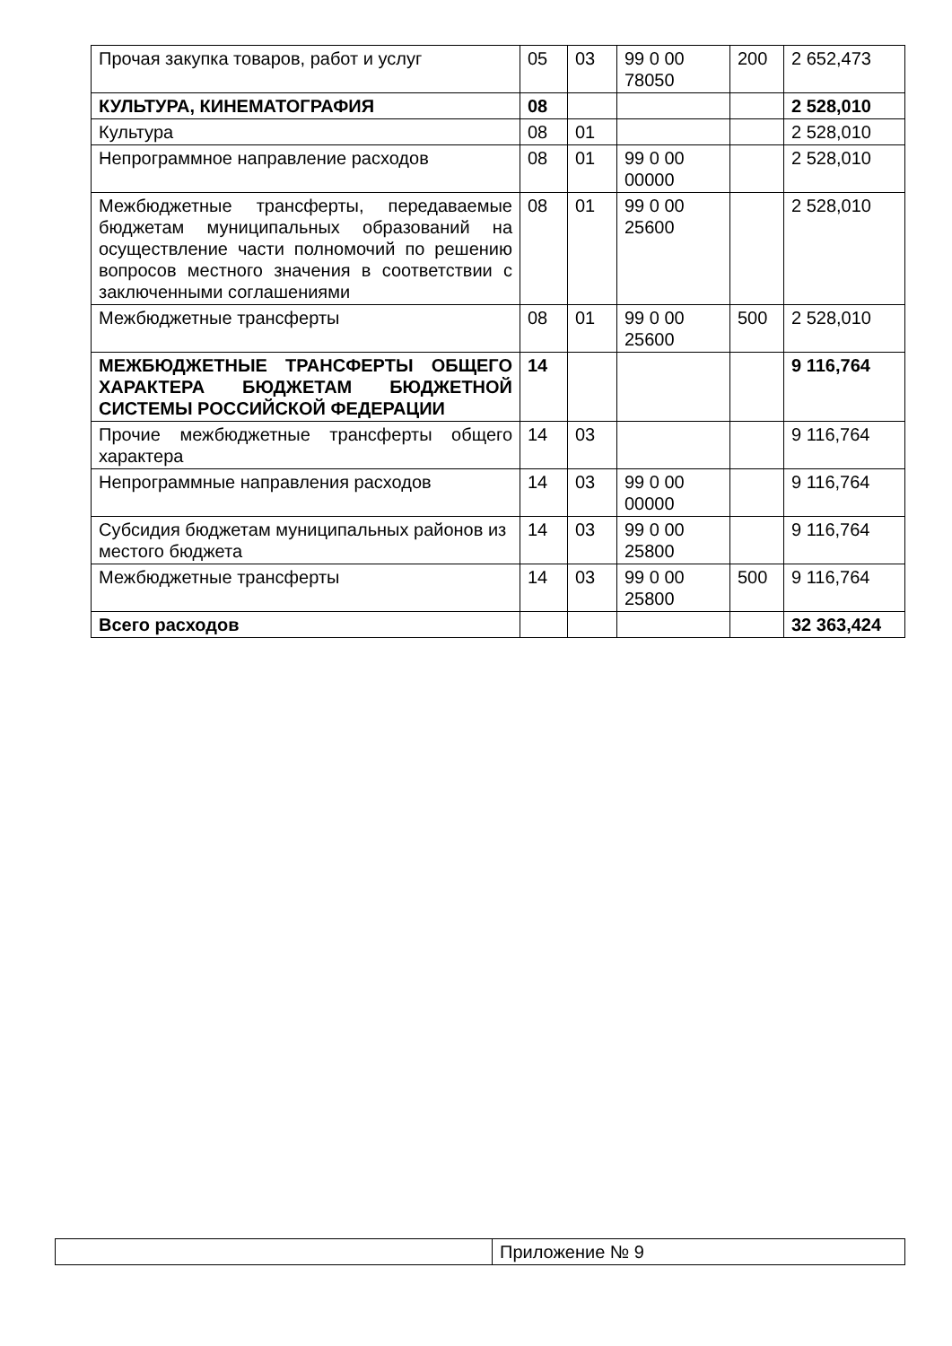| Прочая закупка товаров, работ и услуг | 05 | 03 | 99 0 00 78050 | 200 | 2 652,473 |
| КУЛЬТУРА, КИНЕМАТОГРАФИЯ | 08 | | | | 2 528,010 |
| Культура | 08 | 01 | | | 2 528,010 |
| Непрограммное направление расходов | 08 | 01 | 99 0 00 00000 | | 2 528,010 |
| Межбюджетные трансферты, передаваемые бюджетам муниципальных образований на осуществление части полномочий по решению вопросов местного значения в соответствии с заключенными соглашениями | 08 | 01 | 99 0 00 25600 | | 2 528,010 |
| Межбюджетные трансферты | 08 | 01 | 99 0 00 25600 | 500 | 2 528,010 |
| МЕЖБЮДЖЕТНЫЕ ТРАНСФЕРТЫ ОБЩЕГО ХАРАКТЕРА БЮДЖЕТАМ БЮДЖЕТНОЙ СИСТЕМЫ РОССИЙСКОЙ ФЕДЕРАЦИИ | 14 | | | | 9 116,764 |
| Прочие межбюджетные трансферты общего характера | 14 | 03 | | | 9 116,764 |
| Непрограммные направления расходов | 14 | 03 | 99 0 00 00000 | | 9 116,764 |
| Субсидия бюджетам муниципальных районов из местого бюджета | 14 | 03 | 99 0 00 25800 | | 9 116,764 |
| Межбюджетные трансферты | 14 | 03 | 99 0 00 25800 | 500 | 9 116,764 |
| Всего расходов | | | | | 32 363,424 |
| | Приложение № 9 |